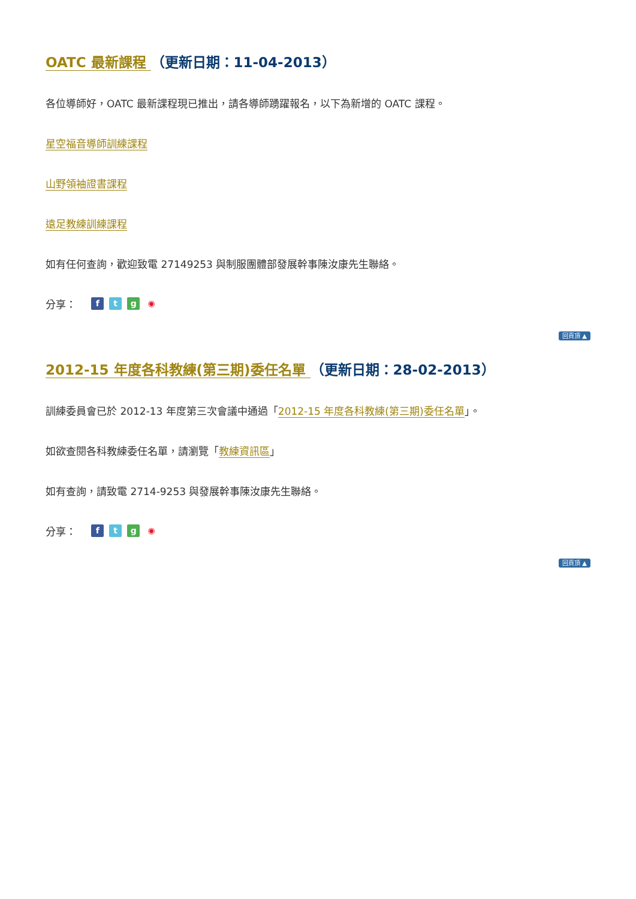OATC 最新課程 （更新日期：11-04-2013）
各位導師好，OATC 最新課程現已推出，請各導師踴躍報名，以下為新增的 OATC 課程。
星空福音導師訓練課程
山野領袖證書課程
遠足教練訓練課程
如有任何查詢，歡迎致電 27149253 與制服團體部發展幹事陳汝康先生聯絡。
分享： ftg ◉
回頁頂 ▲
2012-15 年度各科教練(第三期)委任名單 （更新日期：28-02-2013）
訓練委員會已於 2012-13 年度第三次會議中通過「2012-15 年度各科教練(第三期)委任名單」。
如欲查閱各科教練委任名單，請瀏覽「教練資訊區」
如有查詢，請致電 2714-9253 與發展幹事陳汝康先生聯絡。
分享： ftg ◉
回頁頂 ▲